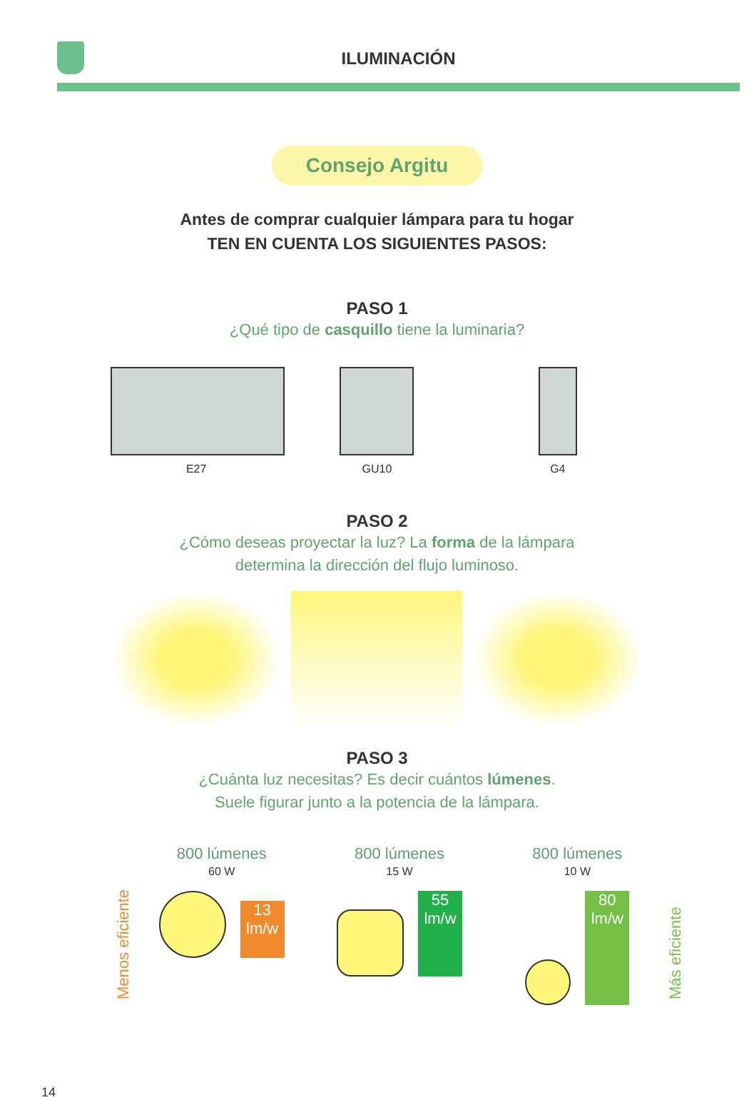ILUMINACIÓN
Consejo Argitu
Antes de comprar cualquier lámpara para tu hogar
TEN EN CUENTA LOS SIGUIENTES PASOS:
PASO 1
¿Qué tipo de casquillo tiene la luminaria?
E27 GU10 G4
PASO 2
¿Cómo deseas proyectar la luz? La forma de la lámpara
determina la dirección del flujo luminoso.
PASO 3
¿Cuánta luz necesitas? Es decir cuántos lúmenes.
Suele figurar junto a la potencia de la lámpara.
Menos eficiente
800 lúmenes
60 W
13
lm/w
800 lúmenes
15 W
55
lm/w
800 lúmenes
10 W
80
lm/w
Más eficiente
14